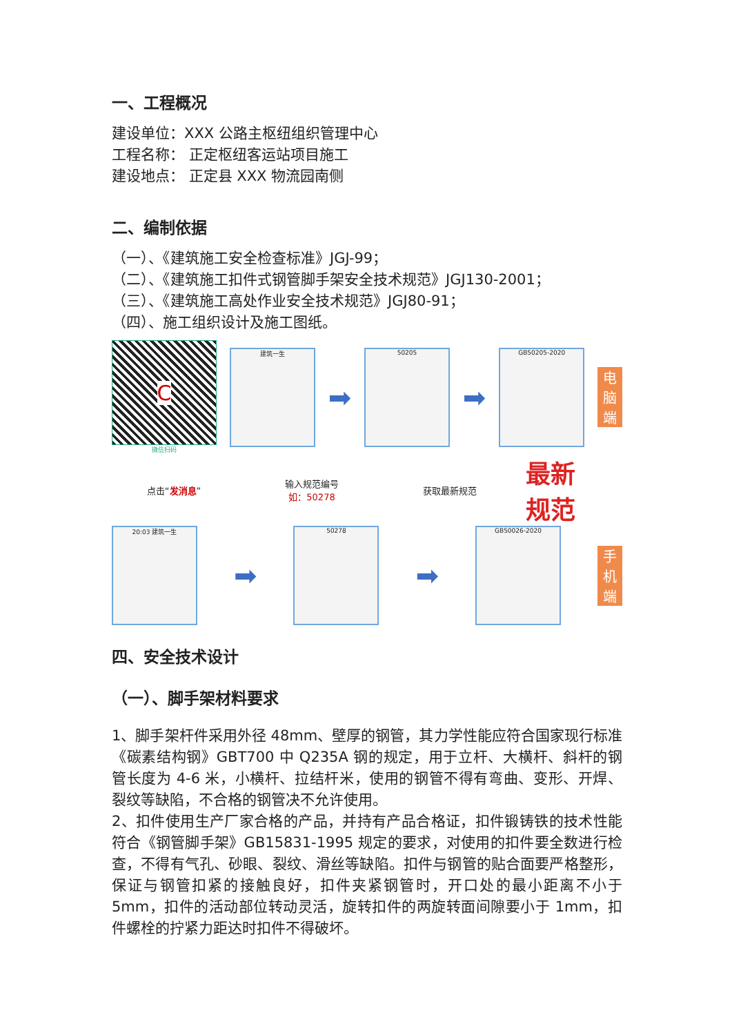一、工程概况
建设单位：XXX 公路主枢纽组织管理中心
工程名称： 正定枢纽客运站项目施工
建设地点： 正定县 XXX 物流园南侧
二、编制依据
（一）、《建筑施工安全检查标准》JGJ-99；
（二）、《建筑施工扣件式钢管脚手架安全技术规范》JGJ130-2001；
（三）、《建筑施工高处作业安全技术规范》JGJ80-91；
（四）、施工组织设计及施工图纸。
C
微信扫码
建筑一生
➡
50205
➡
GB50205-2020
电脑端
点击“发消息”
输入规范编号
如：50278
获取最新规范
最新
规范
20:03 建筑一生
➡
50278
➡
GB50026-2020
手机端
四、安全技术设计
（一）、脚手架材料要求
1、脚手架杆件采用外径 48mm、壁厚的钢管，其力学性能应符合国家现行标准《碳素结构钢》GBT700 中 Q235A 钢的规定，用于立杆、大横杆、斜杆的钢管长度为 4-6 米，小横杆、拉结杆米，使用的钢管不得有弯曲、变形、开焊、裂纹等缺陷，不合格的钢管决不允许使用。
2、扣件使用生产厂家合格的产品，并持有产品合格证，扣件锻铸铁的技术性能符合《钢管脚手架》GB15831-1995 规定的要求，对使用的扣件要全数进行检查，不得有气孔、砂眼、裂纹、滑丝等缺陷。扣件与钢管的贴合面要严格整形，保证与钢管扣紧的接触良好，扣件夹紧钢管时，开口处的最小距离不小于 5mm，扣件的活动部位转动灵活，旋转扣件的两旋转面间隙要小于 1mm，扣件螺栓的拧紧力距达时扣件不得破坏。